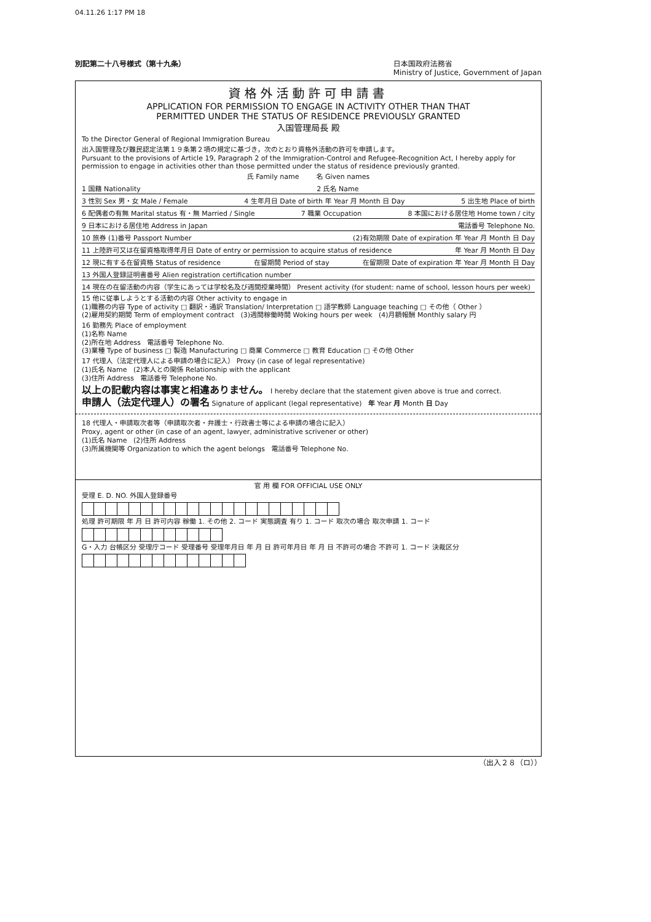04.11.26 1:17 PM 18
別記第二十八号様式（第十九条） 日本国政府法務省
Ministry of Justice, Government of Japan
資格外活動許可申請書
APPLICATION FOR PERMISSION TO ENGAGE IN ACTIVITY OTHER THAN THAT
PERMITTED UNDER THE STATUS OF RESIDENCE PREVIOUSLY GRANTED
入国管理局長 殿
To the Director General of Regional Immigration Bureau
出入国管理及び難民認定法第１９条第２項の規定に基づき，次のとおり資格外活動の許可を申請します。
Pursuant to the provisions of Article 19, Paragraph 2 of the Immigration-Control and Refugee-Recognition Act, I hereby apply for permission to engage in activities other than those permitted under the status of residence previously granted.
氏 Family name 名 Given names
1 国籍 Nationality 2 氏名 Name
3 性別 Sex 男・女 Male / Female 4 生年月日 Date of birth 年 Year 月 Month 日 Day 5 出生地 Place of birth
6 配偶者の有無 Marital status 有・無 Married / Single 7 職業 Occupation 8 本国における居住地 Home town / city
9 日本における居住地 Address in Japan 電話番号 Telephone No.
10 旅券 (1)番号 Passport Number (2)有効期限 Date of expiration 年 Year 月 Month 日 Day
11 上陸許可又は在留資格取得年月日 Date of entry or permission to acquire status of residence 年 Year 月 Month 日 Day
12 現に有する在留資格 Status of residence 在留期間 Period of stay 在留期限 Date of expiration 年 Year 月 Month 日 Day
13 外国人登録証明書番号 Alien registration certification number
14 現在の在留活動の内容（学生にあっては学校名及び週間授業時間） Present activity (for student: name of school, lesson hours per week)
15 他に従事しようとする活動の内容 Other activity to engage in
(1)職務の内容 Type of activity □ 翻訳・通訳 Translation/ Interpretation □ 語学教師 Language teaching □ その他（ Other ）
(2)雇用契約期間 Term of employment contract (3)週間稼働時間 Woking hours per week (4)月額報酬 Monthly salary 円
16 勤務先 Place of employment
(1)名称 Name
(2)所在地 Address 電話番号 Telephone No.
(3)業種 Type of business □ 製造 Manufacturing □ 商業 Commerce □ 教育 Education □ その他 Other
17 代理人（法定代理人による申請の場合に記入） Proxy (in case of legal representative)
(1)氏名 Name (2)本人との関係 Relationship with the applicant
(3)住所 Address 電話番号 Telephone No.
以上の記載内容は事実と相違ありません。 I hereby declare that the statement given above is true and correct.
申請人（法定代理人）の署名 Signature of applicant (legal representative) 年 Year 月 Month 日 Day
18 代理人・申請取次者等（申請取次者・弁護士・行政書士等による申請の場合に記入）
Proxy, agent or other (in case of an agent, lawyer, administrative scrivener or other)
(1)氏名 Name (2)住所 Address
(3)所属機関等 Organization to which the agent belongs 電話番号 Telephone No.
官 用 欄 FOR OFFICIAL USE ONLY
受理 E. D. NO. 外国人登録番号
処理 許可期限 年 月 日 許可内容 稼働 1. その他 2. コード 実態調査 有り 1. コード 取次の場合 取次申請 1. コード
G・入力 台帳区分 受理庁コード 受理番号 受理年月日 年 月 日 許可年月日 年 月 日 不許可の場合 不許可 1. コード 決裁区分
（出入２８（ロ））